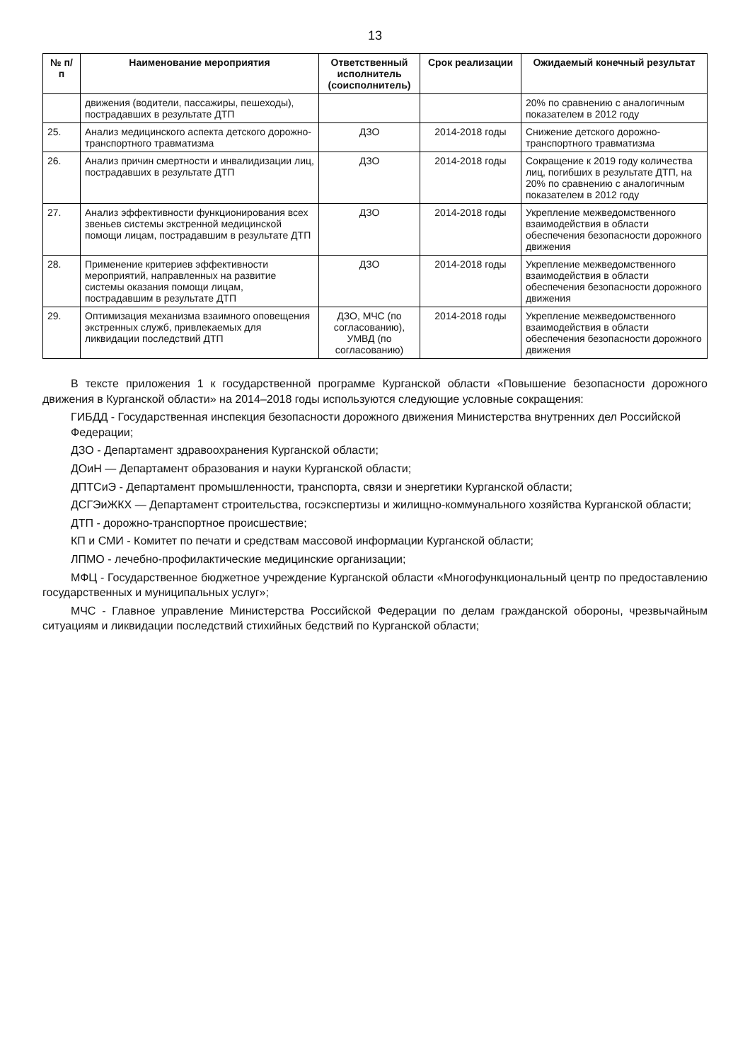13
| № п/п | Наименование мероприятия | Ответственный исполнитель (соисполнитель) | Срок реализации | Ожидаемый конечный результат |
| --- | --- | --- | --- | --- |
| | движения (водители, пассажиры, пешеходы), пострадавших в результате ДТП | | | 20% по сравнению с аналогичным показателем в 2012 году |
| 25. | Анализ медицинского аспекта детского дорожно-транспортного травматизма | ДЗО | 2014-2018 годы | Снижение детского дорожно-транспортного травматизма |
| 26. | Анализ причин смертности и инвалидизации лиц, пострадавших в результате ДТП | ДЗО | 2014-2018 годы | Сокращение к 2019 году количества лиц, погибших в результате ДТП, на 20% по сравнению с аналогичным показателем в 2012 году |
| 27. | Анализ эффективности функционирования всех звеньев системы экстренной медицинской помощи лицам, пострадавшим в результате ДТП | ДЗО | 2014-2018 годы | Укрепление межведомственного взаимодействия в области обеспечения безопасности дорожного движения |
| 28. | Применение критериев эффективности мероприятий, направленных на развитие системы оказания помощи лицам, пострадавшим в результате ДТП | ДЗО | 2014-2018 годы | Укрепление межведомственного взаимодействия в области обеспечения безопасности дорожного движения |
| 29. | Оптимизация механизма взаимного оповещения экстренных служб, привлекаемых для ликвидации последствий ДТП | ДЗО, МЧС (по согласованию), УМВД (по согласованию) | 2014-2018 годы | Укрепление межведомственного взаимодействия в области обеспечения безопасности дорожного движения |
В тексте приложения 1 к государственной программе Курганской области «Повышение безопасности дорожного движения в Курганской области» на 2014–2018 годы используются следующие условные сокращения:
ГИБДД - Государственная инспекция безопасности дорожного движения Министерства внутренних дел Российской Федерации;
ДЗО - Департамент здравоохранения Курганской области;
ДОиН — Департамент образования и науки Курганской области;
ДПТСиЭ - Департамент промышленности, транспорта, связи и энергетики Курганской области;
ДСГЭиЖКХ — Департамент строительства, госэкспертизы и жилищно-коммунального хозяйства Курганской области;
ДТП - дорожно-транспортное происшествие;
КП и СМИ - Комитет по печати и средствам массовой информации Курганской области;
ЛПМО - лечебно-профилактические медицинские организации;
МФЦ - Государственное бюджетное учреждение Курганской области «Многофункциональный центр по предоставлению государственных и муниципальных услуг»;
МЧС - Главное управление Министерства Российской Федерации по делам гражданской обороны, чрезвычайным ситуациям и ликвидации последствий стихийных бедствий по Курганской области;